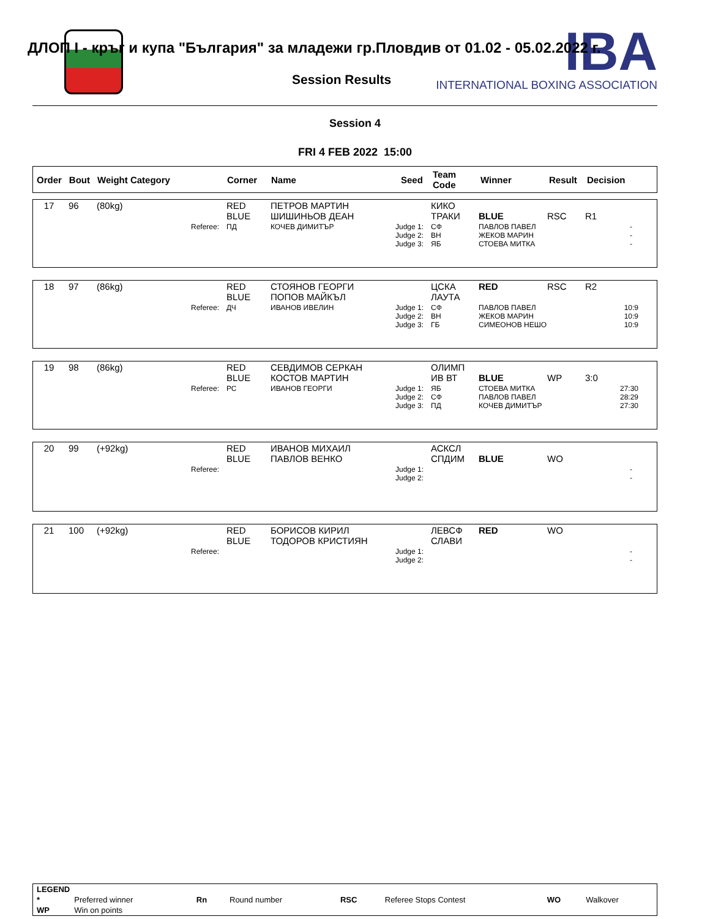IBA
INTERNATIONAL BOXING ASSOCIATION
ДЛОП I - кръг и купа "България" за младежи гр.Пловдив от 01.02 - 05.02.2022 г.
Session Results
Session 4
FRI 4 FEB 2022 15:00
| Order | Bout | Weight Category | Corner | Name | Seed | Team Code | Winner | Result | Decision |
| 17 | 96 | (80kg) | RED BLUE | ПЕТРОВ МАРТИН ШИШИНЬОВ ДЕАН | КИКО ТРАКИ | BLUE | RSC | R1 |
| | | Referee: | ПД | КОЧЕВ ДИМИТЪР Judge 1: Judge 2: Judge 3: | СФ ВН ЯБ | ПАВЛОВ ПАВЕЛ ЖЕКОВ МАРИН СТОЕВА МИТКА | | - - - |
| 18 | 97 | (86kg) | RED BLUE | СТОЯНОВ ГЕОРГИ ПОПОВ МАЙКЪЛ | ЦСКА ЛАУТА | RED | RSC | R2 |
| | | Referee: | ДЧ | ИВАНОВ ИВЕЛИН Judge 1: Judge 2: Judge 3: | СФ ВН ГБ | ПАВЛОВ ПАВЕЛ ЖЕКОВ МАРИН СИМЕОНОВ НЕШО | | 10:9 10:9 10:9 |
| 19 | 98 | (86kg) | RED BLUE | СЕВДИМОВ СЕРКАН КОСТОВ МАРТИН | ОЛИМП ИВ ВТ | BLUE | WP | 3:0 |
| | | Referee: | РС | ИВАНОВ ГЕОРГИ Judge 1: Judge 2: Judge 3: | ЯБ СФ ПД | СТОЕВА МИТКА ПАВЛОВ ПАВЕЛ КОЧЕВ ДИМИТЪР | | 27:30 28:29 27:30 |
| 20 | 99 | (+92kg) | RED BLUE | ИВАНОВ МИХАИЛ ПАВЛОВ ВЕНКО | АСКСЛ СПДИМ | BLUE | WO | |
| | | Referee: | | Judge 1: Judge 2: | | | | - - |
| 21 | 100 | (+92kg) | RED BLUE | БОРИСОВ КИРИЛ ТОДОРОВ КРИСТИЯН | ЛЕВСФ СЛАВИ | RED | WO | |
| | | Referee: | | Judge 1: Judge 2: | | | | - - |
| LEGEND | | | | | | | |
| * | Preferred winner | Rn | Round number | RSC | Referee Stops Contest | WO | Walkover |
| WP | Win on points | | | | | | |